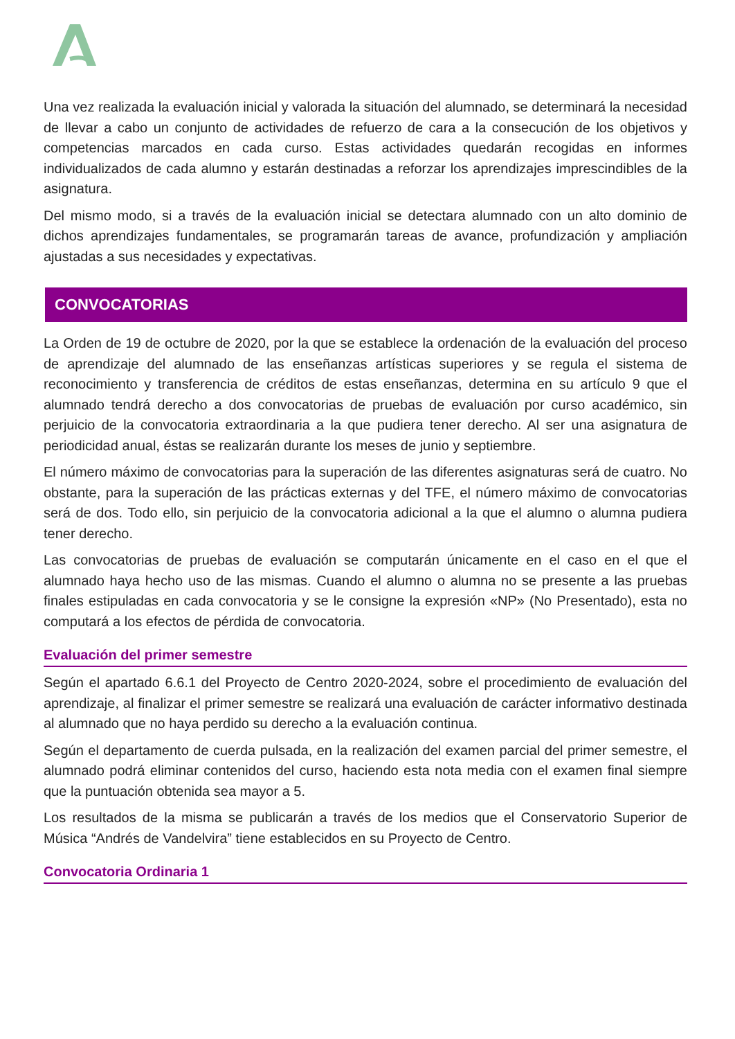Una vez realizada la evaluación inicial y valorada la situación del alumnado, se determinará la necesidad de llevar a cabo un conjunto de actividades de refuerzo de cara a la consecución de los objetivos y competencias marcados en cada curso. Estas actividades quedarán recogidas en informes individualizados de cada alumno y estarán destinadas a reforzar los aprendizajes imprescindibles de la asignatura.
Del mismo modo, si a través de la evaluación inicial se detectara alumnado con un alto dominio de dichos aprendizajes fundamentales, se programarán tareas de avance, profundización y ampliación ajustadas a sus necesidades y expectativas.
CONVOCATORIAS
La Orden de 19 de octubre de 2020, por la que se establece la ordenación de la evaluación del proceso de aprendizaje del alumnado de las enseñanzas artísticas superiores y se regula el sistema de reconocimiento y transferencia de créditos de estas enseñanzas, determina en su artículo 9 que el alumnado tendrá derecho a dos convocatorias de pruebas de evaluación por curso académico, sin perjuicio de la convocatoria extraordinaria a la que pudiera tener derecho. Al ser una asignatura de periodicidad anual, éstas se realizarán durante los meses de junio y septiembre.
El número máximo de convocatorias para la superación de las diferentes asignaturas será de cuatro. No obstante, para la superación de las prácticas externas y del TFE, el número máximo de convocatorias será de dos. Todo ello, sin perjuicio de la convocatoria adicional a la que el alumno o alumna pudiera tener derecho.
Las convocatorias de pruebas de evaluación se computarán únicamente en el caso en el que el alumnado haya hecho uso de las mismas. Cuando el alumno o alumna no se presente a las pruebas finales estipuladas en cada convocatoria y se le consigne la expresión «NP» (No Presentado), esta no computará a los efectos de pérdida de convocatoria.
Evaluación del primer semestre
Según el apartado 6.6.1 del Proyecto de Centro 2020-2024, sobre el procedimiento de evaluación del aprendizaje, al finalizar el primer semestre se realizará una evaluación de carácter informativo destinada al alumnado que no haya perdido su derecho a la evaluación continua.
Según el departamento de cuerda pulsada, en la realización del examen parcial del primer semestre, el alumnado podrá eliminar contenidos del curso, haciendo esta nota media con el examen final siempre que la puntuación obtenida sea mayor a 5.
Los resultados de la misma se publicarán a través de los medios que el Conservatorio Superior de Música “Andrés de Vandelvira” tiene establecidos en su Proyecto de Centro.
Convocatoria Ordinaria 1